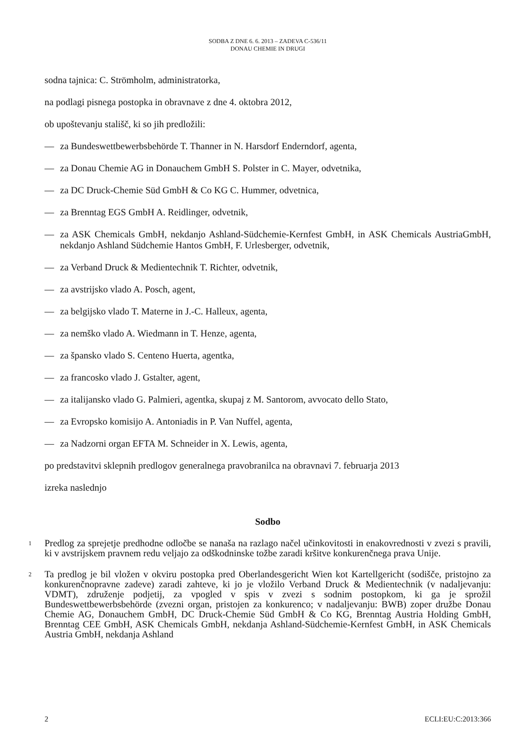SODBA Z DNE 6. 6. 2013 – ZADEVA C-536/11
DONAU CHEMIE IN DRUGI
sodna tajnica: C. Strömholm, administratorka,
na podlagi pisnega postopka in obravnave z dne 4. oktobra 2012,
ob upoštevanju stališč, ki so jih predložili:
— za Bundeswettbewerbsbehörde T. Thanner in N. Harsdorf Enderndorf, agenta,
— za Donau Chemie AG in Donauchem GmbH S. Polster in C. Mayer, odvetnika,
— za DC Druck-Chemie Süd GmbH & Co KG C. Hummer, odvetnica,
— za Brenntag EGS GmbH A. Reidlinger, odvetnik,
— za ASK Chemicals GmbH, nekdanjo Ashland-Südchemie-Kernfest GmbH, in ASK Chemicals AustriaGmbH, nekdanjo Ashland Südchemie Hantos GmbH, F. Urlesberger, odvetnik,
— za Verband Druck & Medientechnik T. Richter, odvetnik,
— za avstrijsko vlado A. Posch, agent,
— za belgijsko vlado T. Materne in J.-C. Halleux, agenta,
— za nemško vlado A. Wiedmann in T. Henze, agenta,
— za špansko vlado S. Centeno Huerta, agentka,
— za francosko vlado J. Gstalter, agent,
— za italijansko vlado G. Palmieri, agentka, skupaj z M. Santorom, avvocato dello Stato,
— za Evropsko komisijo A. Antoniadis in P. Van Nuffel, agenta,
— za Nadzorni organ EFTA M. Schneider in X. Lewis, agenta,
po predstavitvi sklepnih predlogov generalnega pravobranilca na obravnavi 7. februarja 2013
izreka naslednjo
Sodbo
1 Predlog za sprejetje predhodne odločbe se nanaša na razlago načel učinkovitosti in enakovrednosti v zvezi s pravili, ki v avstrijskem pravnem redu veljajo za odškodninske tožbe zaradi kršitve konkurenčnega prava Unije.
2 Ta predlog je bil vložen v okviru postopka pred Oberlandesgericht Wien kot Kartellgericht (sodišče, pristojno za konkurenčnopravne zadeve) zaradi zahteve, ki jo je vložilo Verband Druck & Medientechnik (v nadaljevanju: VDMT), združenje podjetij, za vpogled v spis v zvezi s sodnim postopkom, ki ga je sprožil Bundeswettbewerbsbehörde (zvezni organ, pristojen za konkurenco; v nadaljevanju: BWB) zoper družbe Donau Chemie AG, Donauchem GmbH, DC Druck-Chemie Süd GmbH & Co KG, Brenntag Austria Holding GmbH, Brenntag CEE GmbH, ASK Chemicals GmbH, nekdanja Ashland-Südchemie-Kernfest GmbH, in ASK Chemicals Austria GmbH, nekdanja Ashland
2 ECLI:EU:C:2013:366